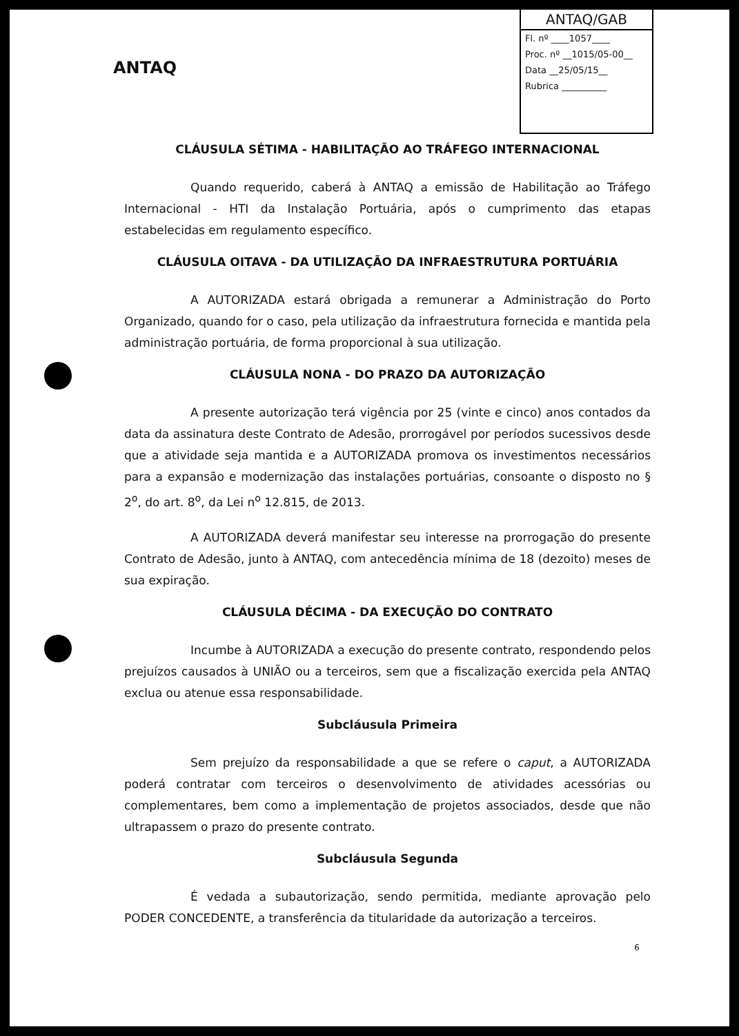ANTAQ
ANTAQ/GAB
Fl. nº ____1057____
Proc. nº __1015/05-00__
Data __25/05/15__
Rubrica __________
CLÁUSULA SÉTIMA - HABILITAÇÃO AO TRÁFEGO INTERNACIONAL
Quando requerido, caberá à ANTAQ a emissão de Habilitação ao Tráfego Internacional - HTI da Instalação Portuária, após o cumprimento das etapas estabelecidas em regulamento específico.
CLÁUSULA OITAVA - DA UTILIZAÇÃO DA INFRAESTRUTURA PORTUÁRIA
A AUTORIZADA estará obrigada a remunerar a Administração do Porto Organizado, quando for o caso, pela utilização da infraestrutura fornecida e mantida pela administração portuária, de forma proporcional à sua utilização.
CLÁUSULA NONA - DO PRAZO DA AUTORIZAÇÃO
A presente autorização terá vigência por 25 (vinte e cinco) anos contados da data da assinatura deste Contrato de Adesão, prorrogável por períodos sucessivos desde que a atividade seja mantida e a AUTORIZADA promova os investimentos necessários para a expansão e modernização das instalações portuárias, consoante o disposto no § 2<sup>o</sup>, do art. 8<sup>o</sup>, da Lei n<sup>o</sup> 12.815, de 2013.
A AUTORIZADA deverá manifestar seu interesse na prorrogação do presente Contrato de Adesão, junto à ANTAQ, com antecedência mínima de 18 (dezoito) meses de sua expiração.
CLÁUSULA DÉCIMA - DA EXECUÇÃO DO CONTRATO
Incumbe à AUTORIZADA a execução do presente contrato, respondendo pelos prejuízos causados à UNIÃO ou a terceiros, sem que a fiscalização exercida pela ANTAQ exclua ou atenue essa responsabilidade.
Subcláusula Primeira
Sem prejuízo da responsabilidade a que se refere o caput, a AUTORIZADA poderá contratar com terceiros o desenvolvimento de atividades acessórias ou complementares, bem como a implementação de projetos associados, desde que não ultrapassem o prazo do presente contrato.
Subcláusula Segunda
É vedada a subautorização, sendo permitida, mediante aprovação pelo PODER CONCEDENTE, a transferência da titularidade da autorização a terceiros.
6